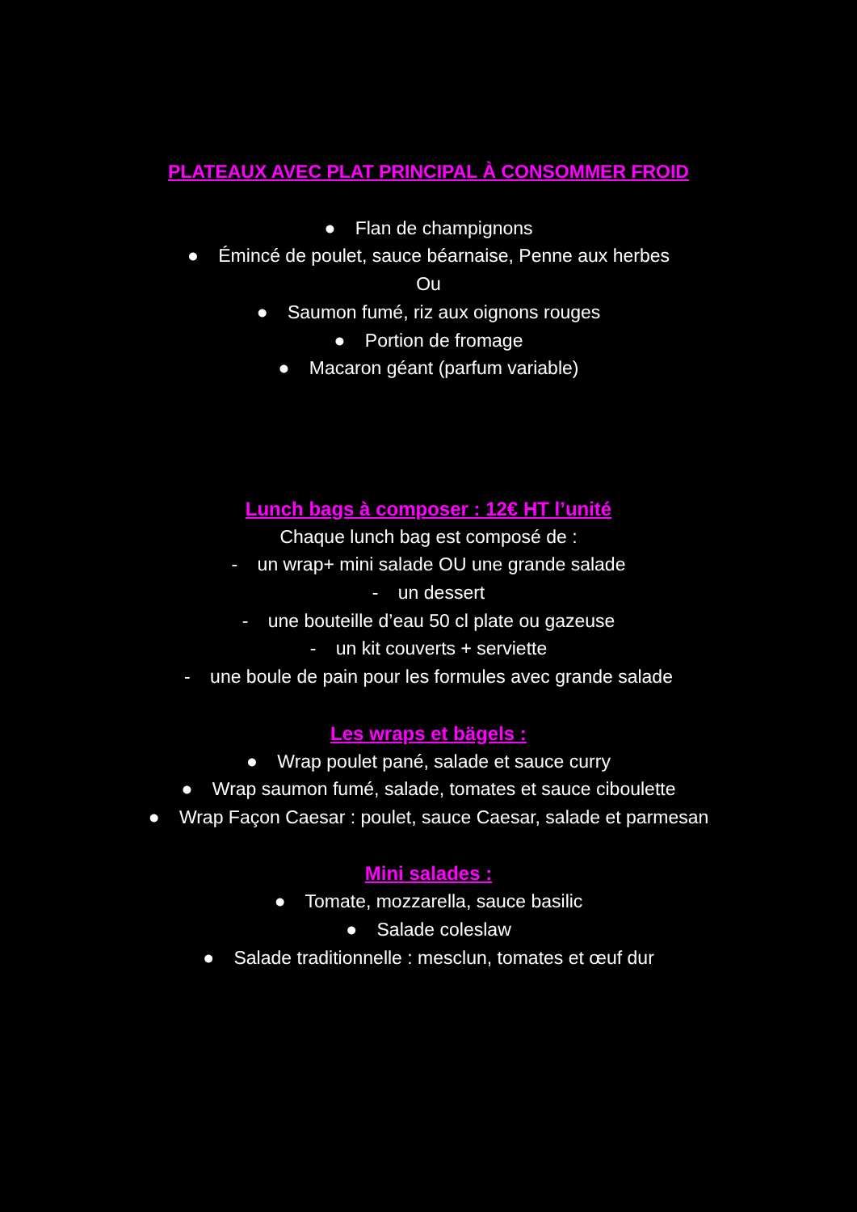PLATEAUX AVEC PLAT PRINCIPAL À CONSOMMER FROID
● Flan de champignons
● Émincé de poulet, sauce béarnaise, Penne aux herbes
Ou
● Saumon fumé, riz aux oignons rouges
● Portion de fromage
● Macaron géant (parfum variable)
Lunch bags à composer : 12€ HT l’unité
Chaque lunch bag est composé de :
- un wrap+ mini salade OU une grande salade
- un dessert
- une bouteille d’eau 50 cl plate ou gazeuse
- un kit couverts + serviette
- une boule de pain pour les formules avec grande salade
Les wraps et bägels :
● Wrap poulet pané, salade et sauce curry
● Wrap saumon fumé, salade, tomates et sauce ciboulette
● Wrap Façon Caesar : poulet, sauce Caesar, salade et parmesan
Mini salades :
● Tomate, mozzarella, sauce basilic
● Salade coleslaw
● Salade traditionnelle : mesclun, tomates et œuf dur